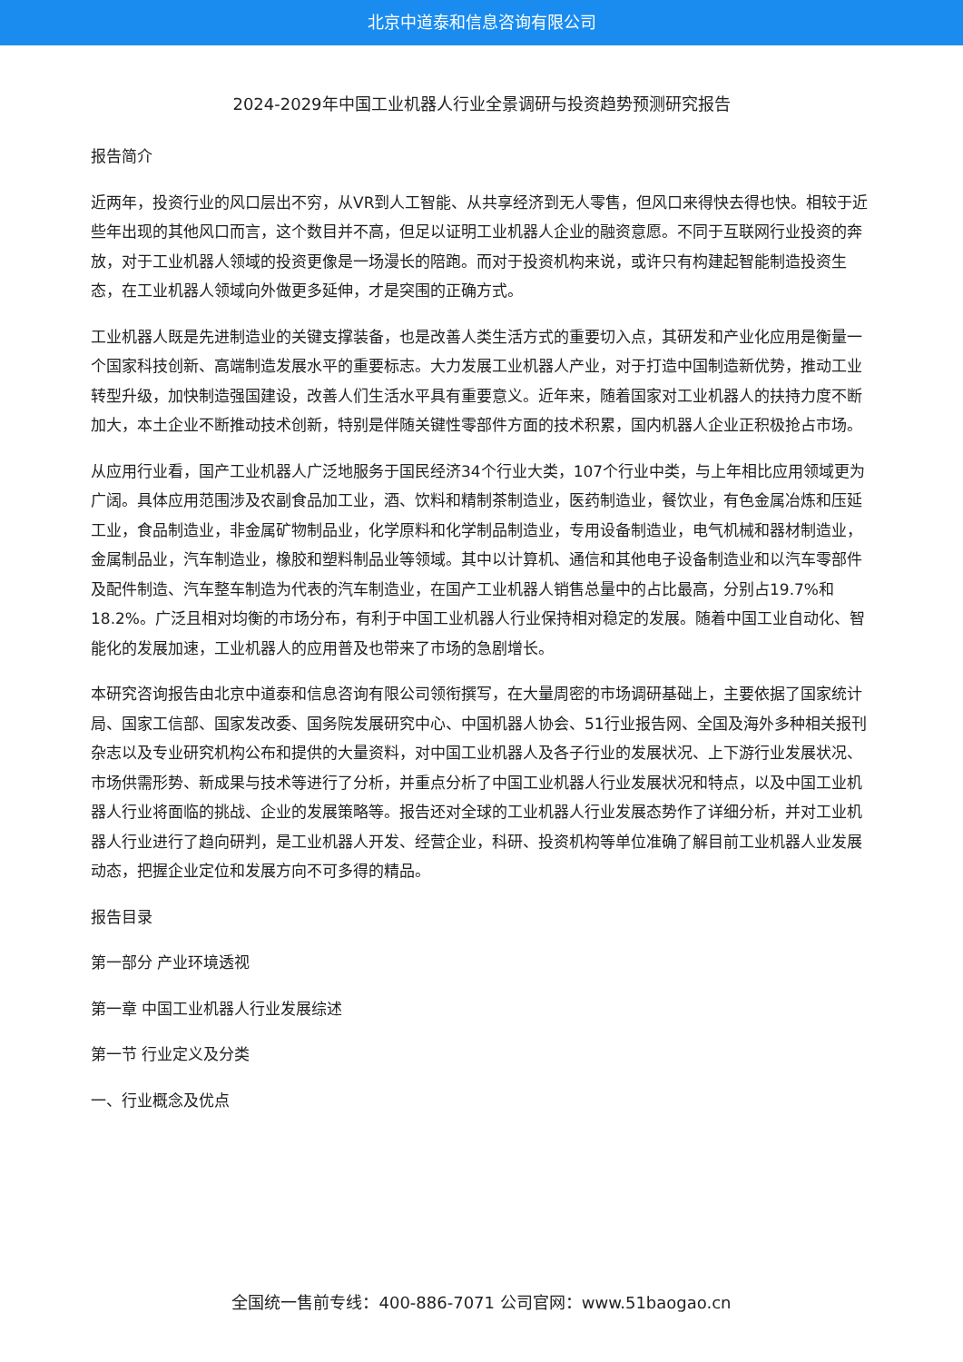北京中道泰和信息咨询有限公司
2024-2029年中国工业机器人行业全景调研与投资趋势预测研究报告
报告简介
近两年，投资行业的风口层出不穷，从VR到人工智能、从共享经济到无人零售，但风口来得快去得也快。相较于近些年出现的其他风口而言，这个数目并不高，但足以证明工业机器人企业的融资意愿。不同于互联网行业投资的奔放，对于工业机器人领域的投资更像是一场漫长的陪跑。而对于投资机构来说，或许只有构建起智能制造投资生态，在工业机器人领域向外做更多延伸，才是突围的正确方式。
工业机器人既是先进制造业的关键支撑装备，也是改善人类生活方式的重要切入点，其研发和产业化应用是衡量一个国家科技创新、高端制造发展水平的重要标志。大力发展工业机器人产业，对于打造中国制造新优势，推动工业转型升级，加快制造强国建设，改善人们生活水平具有重要意义。近年来，随着国家对工业机器人的扶持力度不断加大，本土企业不断推动技术创新，特别是伴随关键性零部件方面的技术积累，国内机器人企业正积极抢占市场。
从应用行业看，国产工业机器人广泛地服务于国民经济34个行业大类，107个行业中类，与上年相比应用领域更为广阔。具体应用范围涉及农副食品加工业，酒、饮料和精制茶制造业，医药制造业，餐饮业，有色金属冶炼和压延工业，食品制造业，非金属矿物制品业，化学原料和化学制品制造业，专用设备制造业，电气机械和器材制造业，金属制品业，汽车制造业，橡胶和塑料制品业等领域。其中以计算机、通信和其他电子设备制造业和以汽车零部件及配件制造、汽车整车制造为代表的汽车制造业，在国产工业机器人销售总量中的占比最高，分别占19.7%和18.2%。广泛且相对均衡的市场分布，有利于中国工业机器人行业保持相对稳定的发展。随着中国工业自动化、智能化的发展加速，工业机器人的应用普及也带来了市场的急剧增长。
本研究咨询报告由北京中道泰和信息咨询有限公司领衔撰写，在大量周密的市场调研基础上，主要依据了国家统计局、国家工信部、国家发改委、国务院发展研究中心、中国机器人协会、51行业报告网、全国及海外多种相关报刊杂志以及专业研究机构公布和提供的大量资料，对中国工业机器人及各子行业的发展状况、上下游行业发展状况、市场供需形势、新成果与技术等进行了分析，并重点分析了中国工业机器人行业发展状况和特点，以及中国工业机器人行业将面临的挑战、企业的发展策略等。报告还对全球的工业机器人行业发展态势作了详细分析，并对工业机器人行业进行了趋向研判，是工业机器人开发、经营企业，科研、投资机构等单位准确了解目前工业机器人业发展动态，把握企业定位和发展方向不可多得的精品。
报告目录
第一部分 产业环境透视
第一章 中国工业机器人行业发展综述
第一节 行业定义及分类
一、行业概念及优点
全国统一售前专线：400-886-7071 公司官网：www.51baogao.cn